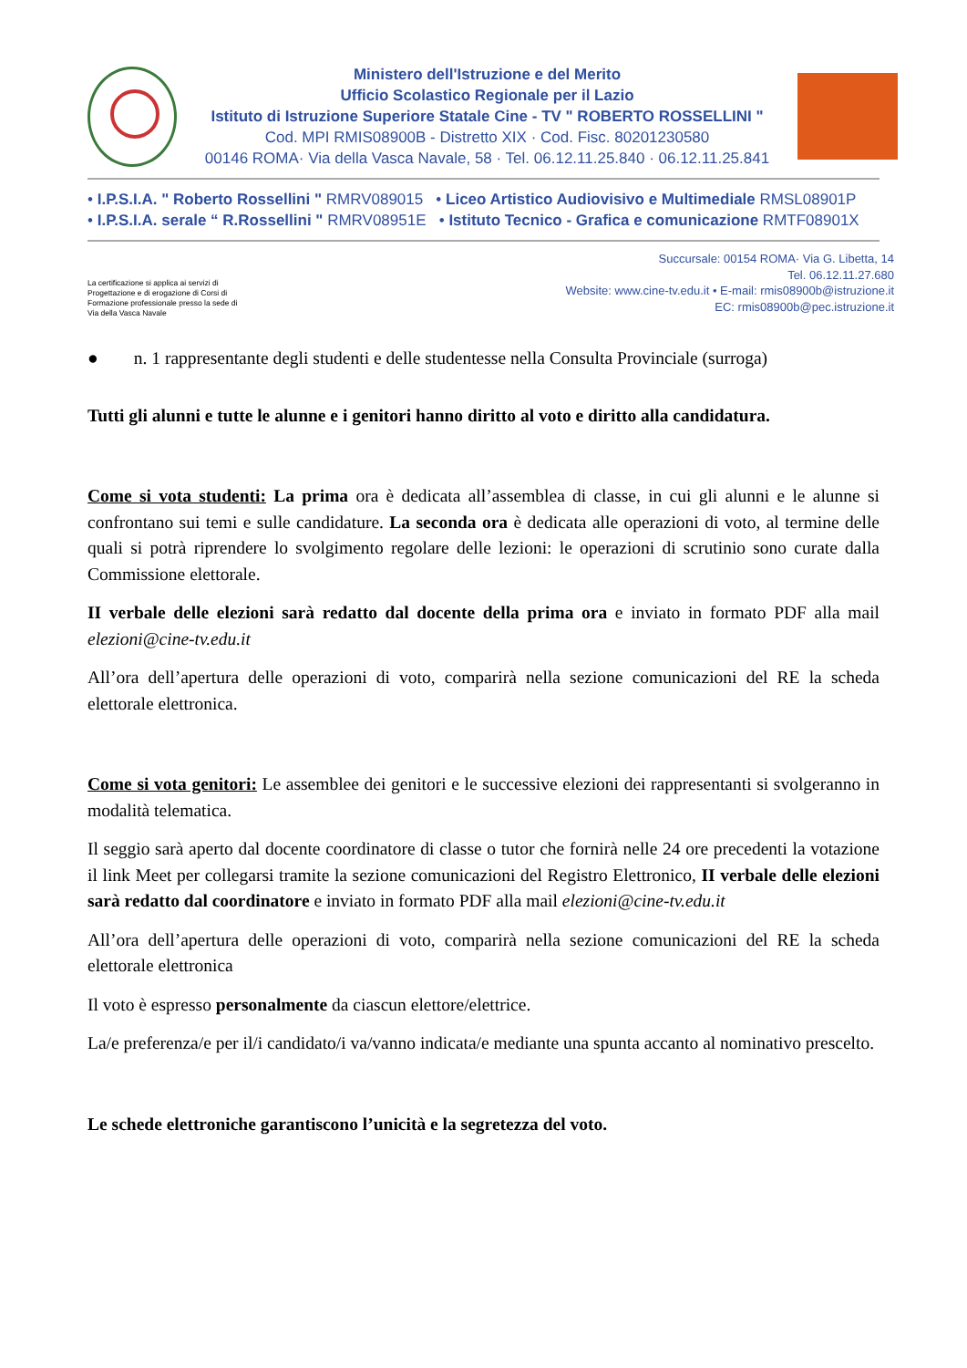Ministero dell'Istruzione e del Merito
Ufficio Scolastico Regionale per il Lazio
Istituto di Istruzione Superiore Statale Cine - TV " ROBERTO ROSSELLINI "
Cod. MPI RMIS08900B - Distretto XIX · Cod. Fisc. 80201230580
00146 ROMA· Via della Vasca Navale, 58 · Tel. 06.12.11.25.840 · 06.12.11.25.841
• I.P.S.I.A. " Roberto Rossellini " RMRV089015 • Liceo Artistico Audiovisivo e Multimediale RMSL08901P
• I.P.S.I.A. serale “ R.Rossellini " RMRV08951E • Istituto Tecnico - Grafica e comunicazione RMTF08901X
La certificazione si applica ai servizi di
Progettazione e di erogazione di Corsi di
Formazione professionale presso la sede di
Via della Vasca Navale
Succursale: 00154 ROMA· Via G. Libetta, 14
Tel. 06.12.11.27.680
Website: www.cine-tv.edu.it • E-mail: rmis08900b@istruzione.it
EC: rmis08900b@pec.istruzione.it
● n. 1 rappresentante degli studenti e delle studentesse nella Consulta Provinciale (surroga)
Tutti gli alunni e tutte le alunne e i genitori hanno diritto al voto e diritto alla candidatura.
Come si vota studenti: La prima ora è dedicata all’assemblea di classe, in cui gli alunni e le alunne si confrontano sui temi e sulle candidature. La seconda ora è dedicata alle operazioni di voto, al termine delle quali si potrà riprendere lo svolgimento regolare delle lezioni: le operazioni di scrutinio sono curate dalla Commissione elettorale.
II verbale delle elezioni sarà redatto dal docente della prima ora e inviato in formato PDF alla mail elezioni@cine-tv.edu.it
All’ora dell’apertura delle operazioni di voto, comparirà nella sezione comunicazioni del RE la scheda elettorale elettronica.
Come si vota genitori: Le assemblee dei genitori e le successive elezioni dei rappresentanti si svolgeranno in modalità telematica.
Il seggio sarà aperto dal docente coordinatore di classe o tutor che fornirà nelle 24 ore precedenti la votazione il link Meet per collegarsi tramite la sezione comunicazioni del Registro Elettronico, II verbale delle elezioni sarà redatto dal coordinatore e inviato in formato PDF alla mail elezioni@cine-tv.edu.it
All’ora dell’apertura delle operazioni di voto, comparirà nella sezione comunicazioni del RE la scheda elettorale elettronica
Il voto è espresso personalmente da ciascun elettore/elettrice.
La/e preferenza/e per il/i candidato/i va/vanno indicata/e mediante una spunta accanto al nominativo prescelto.
Le schede elettroniche garantiscono l’unicità e la segretezza del voto.